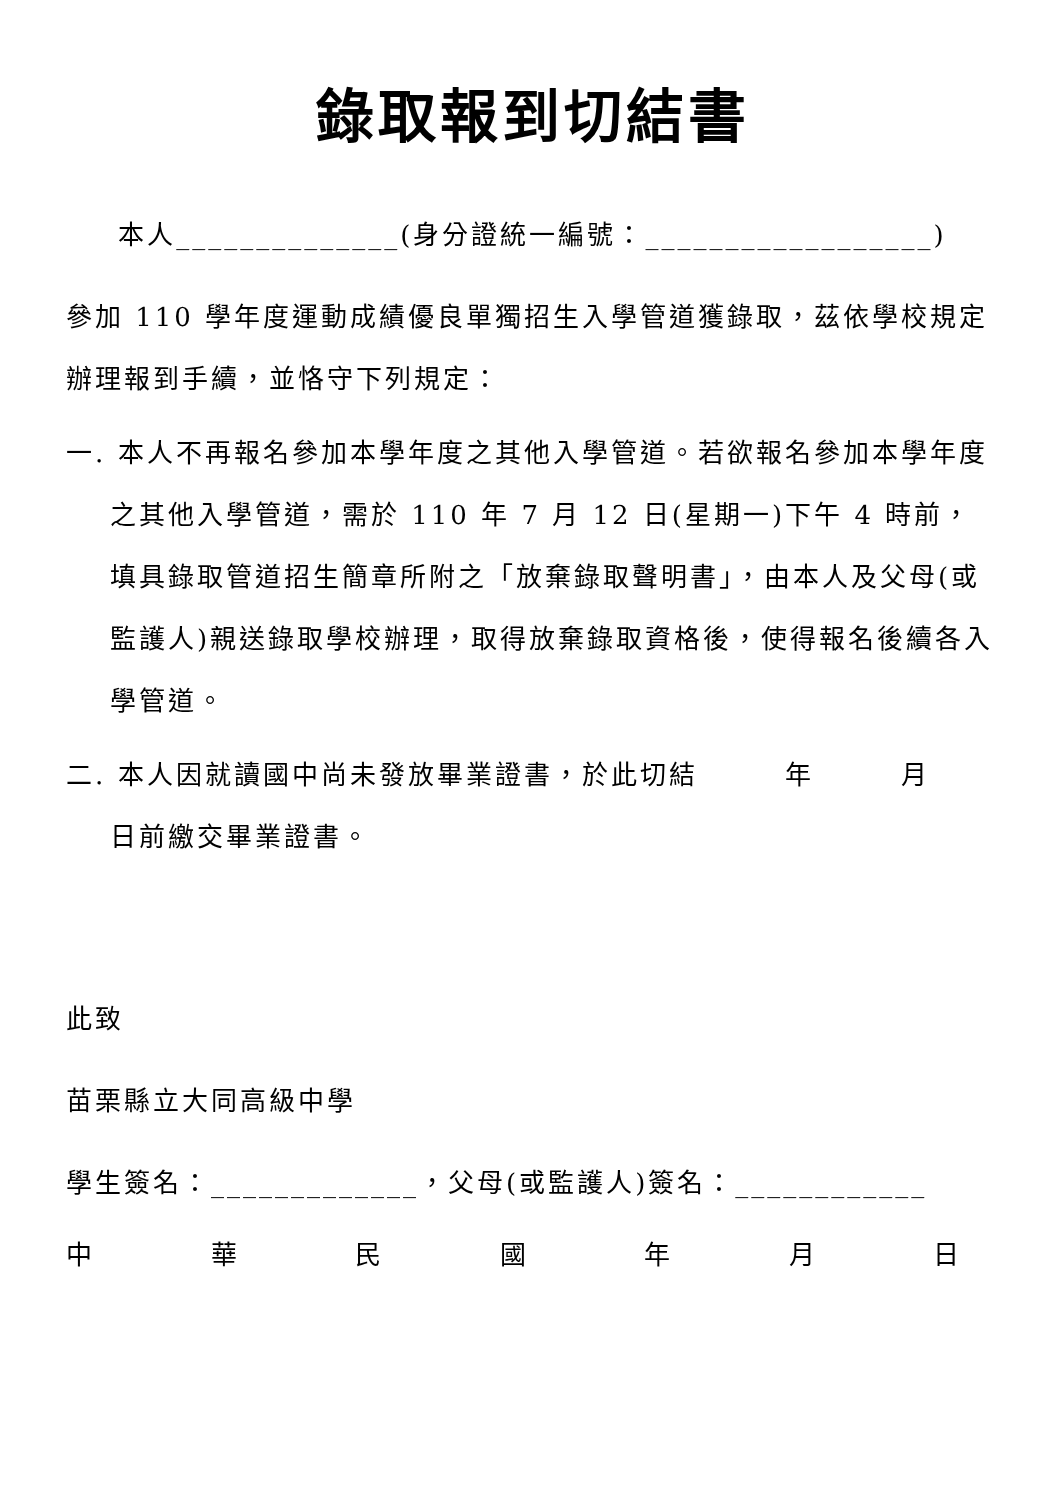錄取報到切結書
本人______________(身分證統一編號：__________________)
參加 110 學年度運動成績優良單獨招生入學管道獲錄取，茲依學校規定辦理報到手續，並恪守下列規定：
一. 本人不再報名參加本學年度之其他入學管道。若欲報名參加本學年度之其他入學管道，需於 110 年 7 月 12 日(星期一)下午 4 時前，填具錄取管道招生簡章所附之「放棄錄取聲明書」，由本人及父母(或監護人)親送錄取學校辦理，取得放棄錄取資格後，使得報名後續各入學管道。
二. 本人因就讀國中尚未發放畢業證書，於此切結　　　年　　　月　　　日前繳交畢業證書。
此致
苗栗縣立大同高級中學
學生簽名：_____________，父母(或監護人)簽名：____________
中 華 民 國 年 月 日